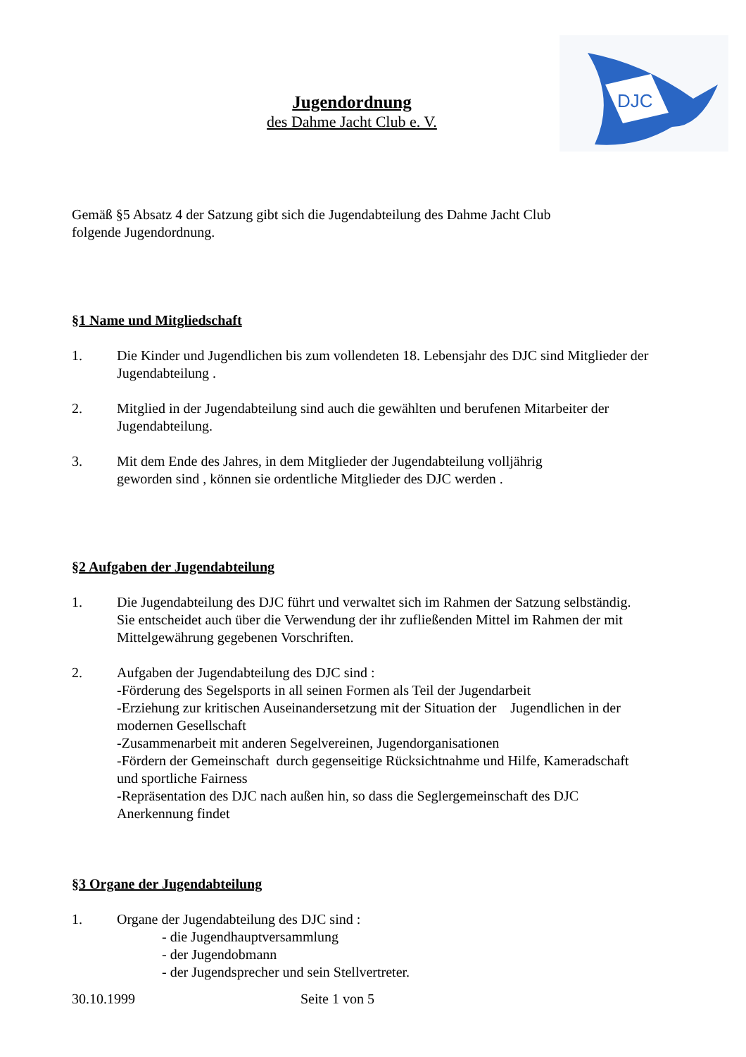DJC
Jugendordnung
des Dahme Jacht Club e. V.
Gemäß §5 Absatz 4 der Satzung gibt sich die Jugendabteilung des Dahme Jacht Club
folgende Jugendordnung.
§1 Name und Mitgliedschaft
1. Die Kinder und Jugendlichen bis zum vollendeten 18. Lebensjahr des DJC sind Mitglieder der Jugendabteilung .
2. Mitglied in der Jugendabteilung sind auch die gewählten und berufenen Mitarbeiter der Jugendabteilung.
3. Mit dem Ende des Jahres, in dem Mitglieder der Jugendabteilung volljährig
geworden sind , können sie ordentliche Mitglieder des DJC werden .
§2 Aufgaben der Jugendabteilung
1. Die Jugendabteilung des DJC führt und verwaltet sich im Rahmen der Satzung selbständig. Sie entscheidet auch über die Verwendung der ihr zufließenden Mittel im Rahmen der mit Mittelgewährung gegebenen Vorschriften.
2. Aufgaben der Jugendabteilung des DJC sind :
-Förderung des Segelsports in all seinen Formen als Teil der Jugendarbeit
-Erziehung zur kritischen Auseinandersetzung mit der Situation der Jugendlichen in der modernen Gesellschaft
-Zusammenarbeit mit anderen Segelvereinen, Jugendorganisationen
-Fördern der Gemeinschaft durch gegenseitige Rücksichtnahme und Hilfe, Kameradschaft und sportliche Fairness
-Repräsentation des DJC nach außen hin, so dass die Seglergemeinschaft des DJC Anerkennung findet
§3 Organe der Jugendabteilung
1. Organe der Jugendabteilung des DJC sind :
- die Jugendhauptversammlung
- der Jugendobmann
- der Jugendsprecher und sein Stellvertreter.
30.10.1999 Seite 1 von 5